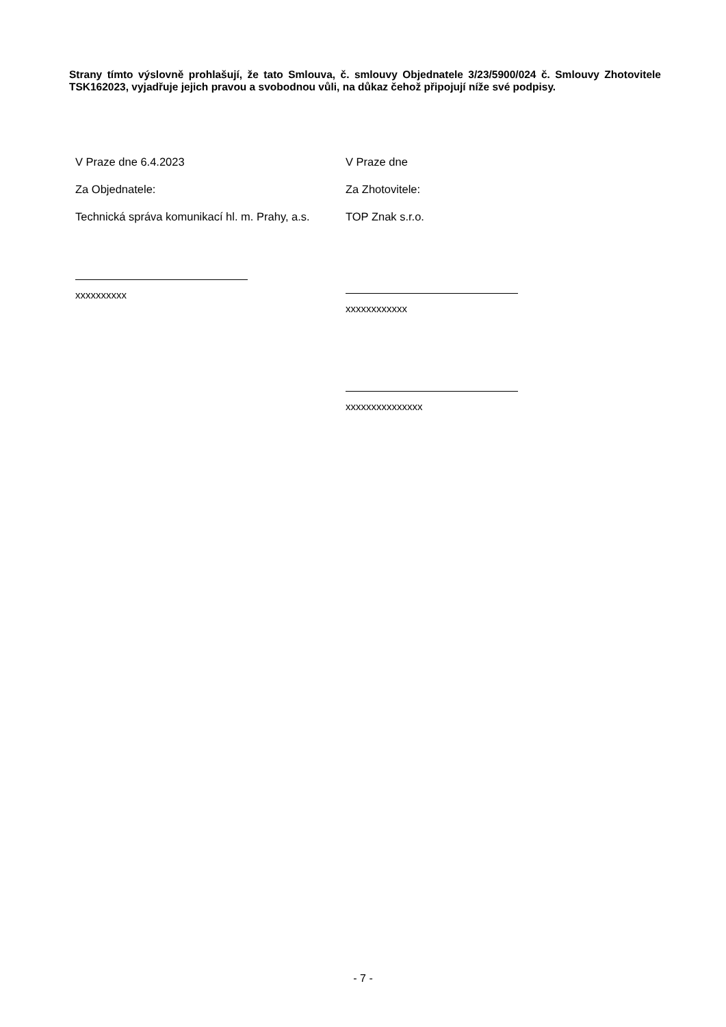Strany tímto výslovně prohlašují, že tato Smlouva, č. smlouvy Objednatele 3/23/5900/024 č. Smlouvy Zhotovitele TSK162023, vyjadřuje jejich pravou a svobodnou vůli, na důkaz čehož připojují níže své podpisy.
V Praze dne 6.4.2023
Za Objednatele:
Technická správa komunikací hl. m. Prahy, a.s.
xxxxxxxxxx
V Praze dne
Za Zhotovitele:
TOP Znak s.r.o.
xxxxxxxxxxxx
xxxxxxxxxxxxxxx
- 7 -